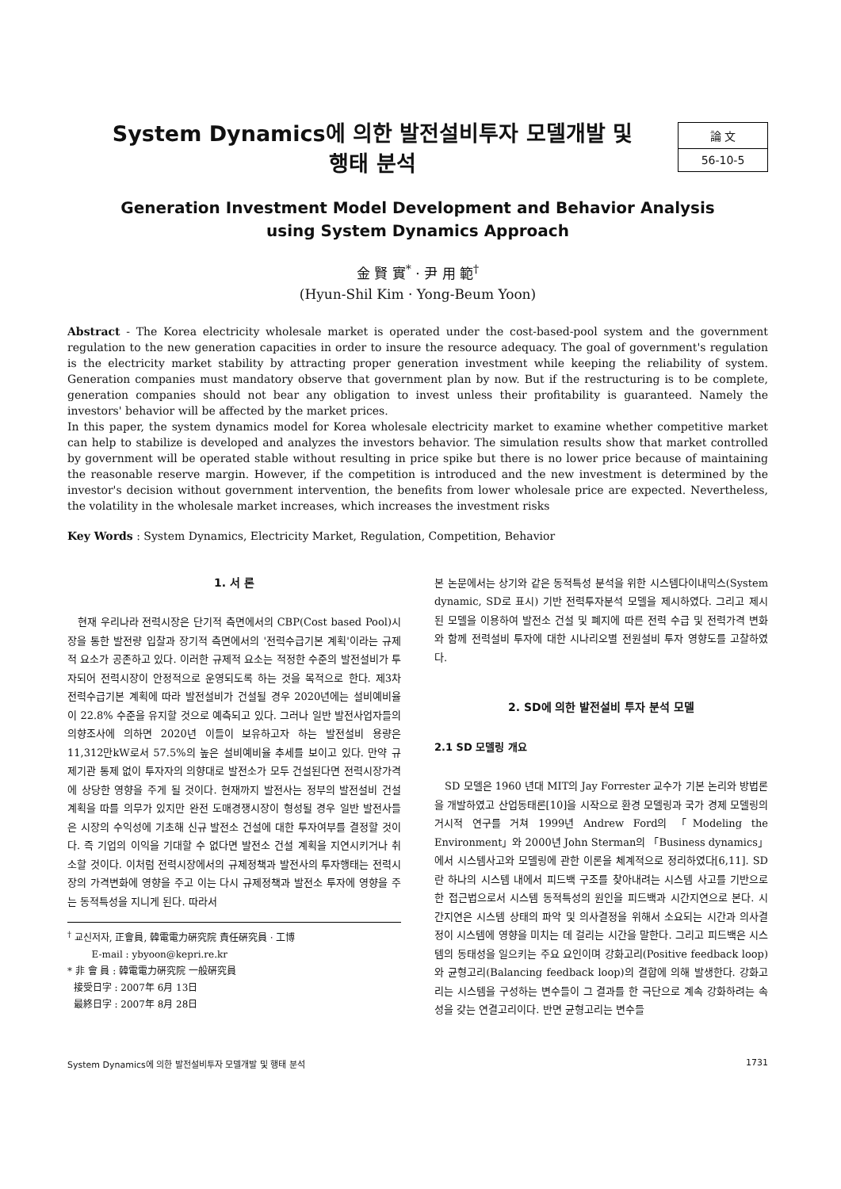System Dynamics에 의한 발전설비투자 모델개발 및
행태 분석
論 文
56-10-5
Generation Investment Model Development and Behavior Analysis
using System Dynamics Approach
金 賢 實<sup>*</sup> · 尹 用 範<sup>†</sup>
(Hyun-Shil Kim · Yong-Beum Yoon)
Abstract - The Korea electricity wholesale market is operated under the cost-based-pool system and the government regulation to the new generation capacities in order to insure the resource adequacy. The goal of government's regulation is the electricity market stability by attracting proper generation investment while keeping the reliability of system. Generation companies must mandatory observe that government plan by now. But if the restructuring is to be complete, generation companies should not bear any obligation to invest unless their profitability is guaranteed. Namely the investors' behavior will be affected by the market prices.
In this paper, the system dynamics model for Korea wholesale electricity market to examine whether competitive market can help to stabilize is developed and analyzes the investors behavior. The simulation results show that market controlled by government will be operated stable without resulting in price spike but there is no lower price because of maintaining the reasonable reserve margin. However, if the competition is introduced and the new investment is determined by the investor's decision without government intervention, the benefits from lower wholesale price are expected. Nevertheless, the volatility in the wholesale market increases, which increases the investment risks
Key Words : System Dynamics, Electricity Market, Regulation, Competition, Behavior
1. 서 론
현재 우리나라 전력시장은 단기적 측면에서의 CBP(Cost based Pool)시장을 통한 발전량 입찰과 장기적 측면에서의 '전력수급기본 계획'이라는 규제적 요소가 공존하고 있다. 이러한 규제적 요소는 적정한 수준의 발전설비가 투자되어 전력시장이 안정적으로 운영되도록 하는 것을 목적으로 한다. 제3차 전력수급기본 계획에 따라 발전설비가 건설될 경우 2020년에는 설비예비율이 22.8% 수준을 유지할 것으로 예측되고 있다. 그러나 일반 발전사업자들의 의향조사에 의하면 2020년 이들이 보유하고자 하는 발전설비 용량은 11,312만kW로서 57.5%의 높은 설비예비율 추세를 보이고 있다. 만약 규제기관 통제 없이 투자자의 의향대로 발전소가 모두 건설된다면 전력시장가격에 상당한 영향을 주게 될 것이다. 현재까지 발전사는 정부의 발전설비 건설 계획을 따를 의무가 있지만 완전 도매경쟁시장이 형성될 경우 일반 발전사들은 시장의 수익성에 기초해 신규 발전소 건설에 대한 투자여부를 결정할 것이다. 즉 기업의 이익을 기대할 수 없다면 발전소 건설 계획을 지연시키거나 취소할 것이다. 이처럼 전력시장에서의 규제정책과 발전사의 투자행태는 전력시장의 가격변화에 영향을 주고 이는 다시 규제정책과 발전소 투자에 영향을 주는 동적특성을 지니게 된다. 따라서
<sup>†</sup> 교신저자, 正會員, 韓電電力硏究院 責任硏究員 · 工博
E-mail : ybyoon@kepri.re.kr
* 非 會 員 : 韓電電力硏究院 一般硏究員
接受日字 : 2007年 6月 13日
最終日字 : 2007年 8月 28日
본 논문에서는 상기와 같은 동적특성 분석을 위한 시스템다이내믹스(System dynamic, SD로 표시) 기반 전력투자분석 모델을 제시하였다. 그리고 제시된 모델을 이용하여 발전소 건설 및 폐지에 따른 전력 수급 및 전력가격 변화와 함께 전력설비 투자에 대한 시나리오별 전원설비 투자 영향도를 고찰하였다.
2. SD에 의한 발전설비 투자 분석 모델
2.1 SD 모델링 개요
SD 모델은 1960 년대 MIT의 Jay Forrester 교수가 기본 논리와 방법론을 개발하였고 산업동태론[10]을 시작으로 환경 모델링과 국가 경제 모델링의 거시적 연구를 거쳐 1999년 Andrew Ford의 「Modeling the Environment」와 2000년 John Sterman의 「Business dynamics」에서 시스템사고와 모델링에 관한 이론을 체계적으로 정리하였다[6,11]. SD란 하나의 시스템 내에서 피드백 구조를 찾아내려는 시스템 사고를 기반으로 한 접근법으로서 시스템 동적특성의 원인을 피드백과 시간지연으로 본다. 시간지연은 시스템 상태의 파악 및 의사결정을 위해서 소요되는 시간과 의사결정이 시스템에 영향을 미치는 데 걸리는 시간을 말한다. 그리고 피드백은 시스템의 동태성을 일으키는 주요 요인이며 강화고리(Positive feedback loop)와 균형고리(Balancing feedback loop)의 결합에 의해 발생한다. 강화고리는 시스템을 구성하는 변수들이 그 결과를 한 극단으로 계속 강화하려는 속성을 갖는 연결고리이다. 반면 균형고리는 변수들
System Dynamics에 의한 발전설비투자 모델개발 및 행태 분석 1731